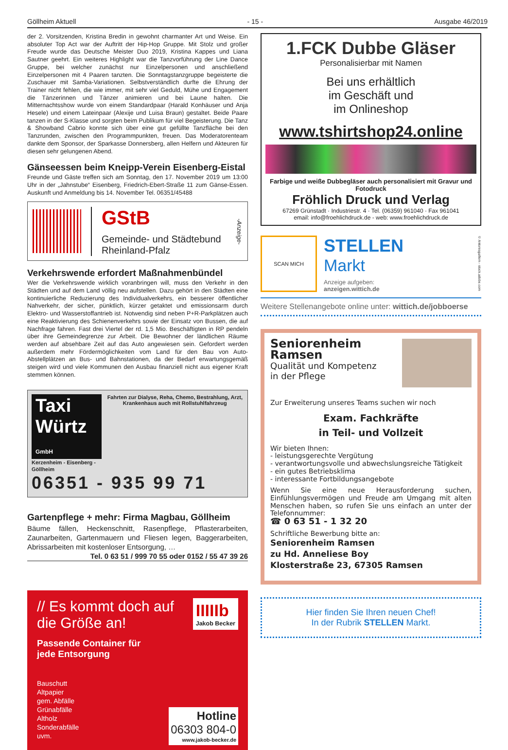Göllheim Aktuell - 15 - Ausgabe 46/2019
der 2. Vorsitzenden, Kristina Bredin in gewohnt charmanter Art und Weise. Ein absoluter Top Act war der Auftritt der Hip-Hop Gruppe. Mit Stolz und großer Freude wurde das Deutsche Meister Duo 2019, Kristina Kappes und Liana Sautner geehrt. Ein weiteres Highlight war die Tanzvorführung der Line Dance Gruppe, bei welcher zunächst nur Einzelpersonen und anschließend Einzelpersonen mit 4 Paaren tanzten. Die Sonntagstanzgruppe begeisterte die Zuschauer mit Samba-Variationen. Selbstverständlich durfte die Ehrung der Trainer nicht fehlen, die wie immer, mit sehr viel Geduld, Mühe und Engagement die Tänzerinnen und Tänzer animieren und bei Laune halten. Die Mitternachtsshow wurde von einem Standardpaar (Harald Konhäuser und Anja Hesele) und einem Lateinpaar (Alexije und Luisa Braun) gestaltet. Beide Paare tanzen in der S-Klasse und sorgten beim Publikum für viel Begeisterung. Die Tanz & Showband Cabrio konnte sich über eine gut gefüllte Tanzfläche bei den Tanzrunden, zwischen den Programmpunkten, freuen. Das Moderatorenteam dankte dem Sponsor, der Sparkasse Donnersberg, allen Helfern und Akteuren für diesen sehr gelungenen Abend.
Gänseessen beim Kneipp-Verein Eisenberg-Eistal
Freunde und Gäste treffen sich am Sonntag, den 17. November 2019 um 13:00 Uhr in der „Jahnstube“ Eisenberg, Friedrich-Ebert-Straße 11 zum Gänse-Essen. Auskunft und Anmeldung bis 14. November Tel. 06351/45488
GStB
Gemeinde- und Städtebund
Rheinland-Pfalz
-Anzeige-
Verkehrswende erfordert Maßnahmenbündel
Wer die Verkehrswende wirklich voranbringen will, muss den Verkehr in den Städten und auf dem Land völlig neu aufstellen. Dazu gehört in den Städten eine kontinuierliche Reduzierung des Individualverkehrs, ein besserer öffentlicher Nahverkehr, der sicher, pünktlich, kürzer getaktet und emissionsarm durch Elektro- und Wasserstoffantrieb ist. Notwendig sind neben P+R-Parkplätzen auch eine Reaktivierung des Schienenverkehrs sowie der Einsatz von Bussen, die auf Nachfrage fahren. Fast drei Viertel der rd. 1,5 Mio. Beschäftigten in RP pendeln über ihre Gemeindegrenze zur Arbeit. Die Bewohner der ländlichen Räume werden auf absehbare Zeit auf das Auto angewiesen sein. Gefordert werden außerdem mehr Fördermöglichkeiten vom Land für den Bau von Auto-Abstellplätzen an Bus- und Bahnstationen, da der Bedarf erwartungsgemäß steigen wird und viele Kommunen den Ausbau finanziell nicht aus eigener Kraft stemmen können.
Taxi Würtz GmbH
Kerzenheim - Eisenberg - Göllheim
Fahrten zur Dialyse, Reha, Chemo, Bestrahlung, Arzt, Krankenhaus auch mit Rollstuhlfahrzeug
06351 - 935 99 71
Gartenpflege + mehr: Firma Magbau, Göllheim
Bäume fällen, Heckenschnitt, Rasenpflege, Pflasterarbeiten, Zaunarbeiten, Gartenmauern und Fliesen legen, Baggerarbeiten, Abrissarbeiten mit kostenloser Entsorgung, …
Tel. 0 63 51 / 999 70 55 oder 0152 / 55 47 39 26
IIIIIb
Jakob Becker
// Es kommt doch auf die Größe an!
Passende Container für
jede Entsorgung
Bauschutt
Altpapier
gem. Abfälle
Grünabfälle
Altholz
Sonderabfälle
uvm.
Hotline
06303 804-0
www.jakob-becker.de
1.FCK Dubbe Gläser
Personalisierbar mit Namen
Bei uns erhältlich
im Geschäft und
im Onlineshop
www.tshirtshop24.online
Farbige und weiße Dubbegläser auch personalisiert mit Gravur und Fotodruck
Fröhlich Druck und Verlag
67269 Grünstadt · Industriestr. 4 · Tel. (06359) 961040 · Fax 961041
email: info@froehlichdruck.de - web: www.froehlichdruck.de
SCAN MICH
STELLEN
Markt
Anzeige aufgeben:
anzeigen.wittich.de
© Antonioguillem - stock.adobe.com
Weitere Stellenangebote online unter: wittich.de/jobboerse
Seniorenheim Ramsen
Qualität und Kompetenz
in der Pflege
Zur Erweiterung unseres Teams suchen wir noch
Exam. Fachkräfte
in Teil- und Vollzeit
Wir bieten Ihnen:
- leistungsgerechte Vergütung
- verantwortungsvolle und abwechslungsreiche Tätigkeit
- ein gutes Betriebsklima
- interessante Fortbildungsangebote
Wenn Sie eine neue Herausforderung suchen, Einfühlungsvermögen und Freude am Umgang mit alten Menschen haben, so rufen Sie uns einfach an unter der Telefonnummer:
☎ 0 63 51 - 1 32 20
Schriftliche Bewerbung bitte an:
Seniorenheim Ramsen
zu Hd. Anneliese Boy
Klosterstraße 23, 67305 Ramsen
Hier finden Sie Ihren neuen Chef!
In der Rubrik STELLEN Markt.